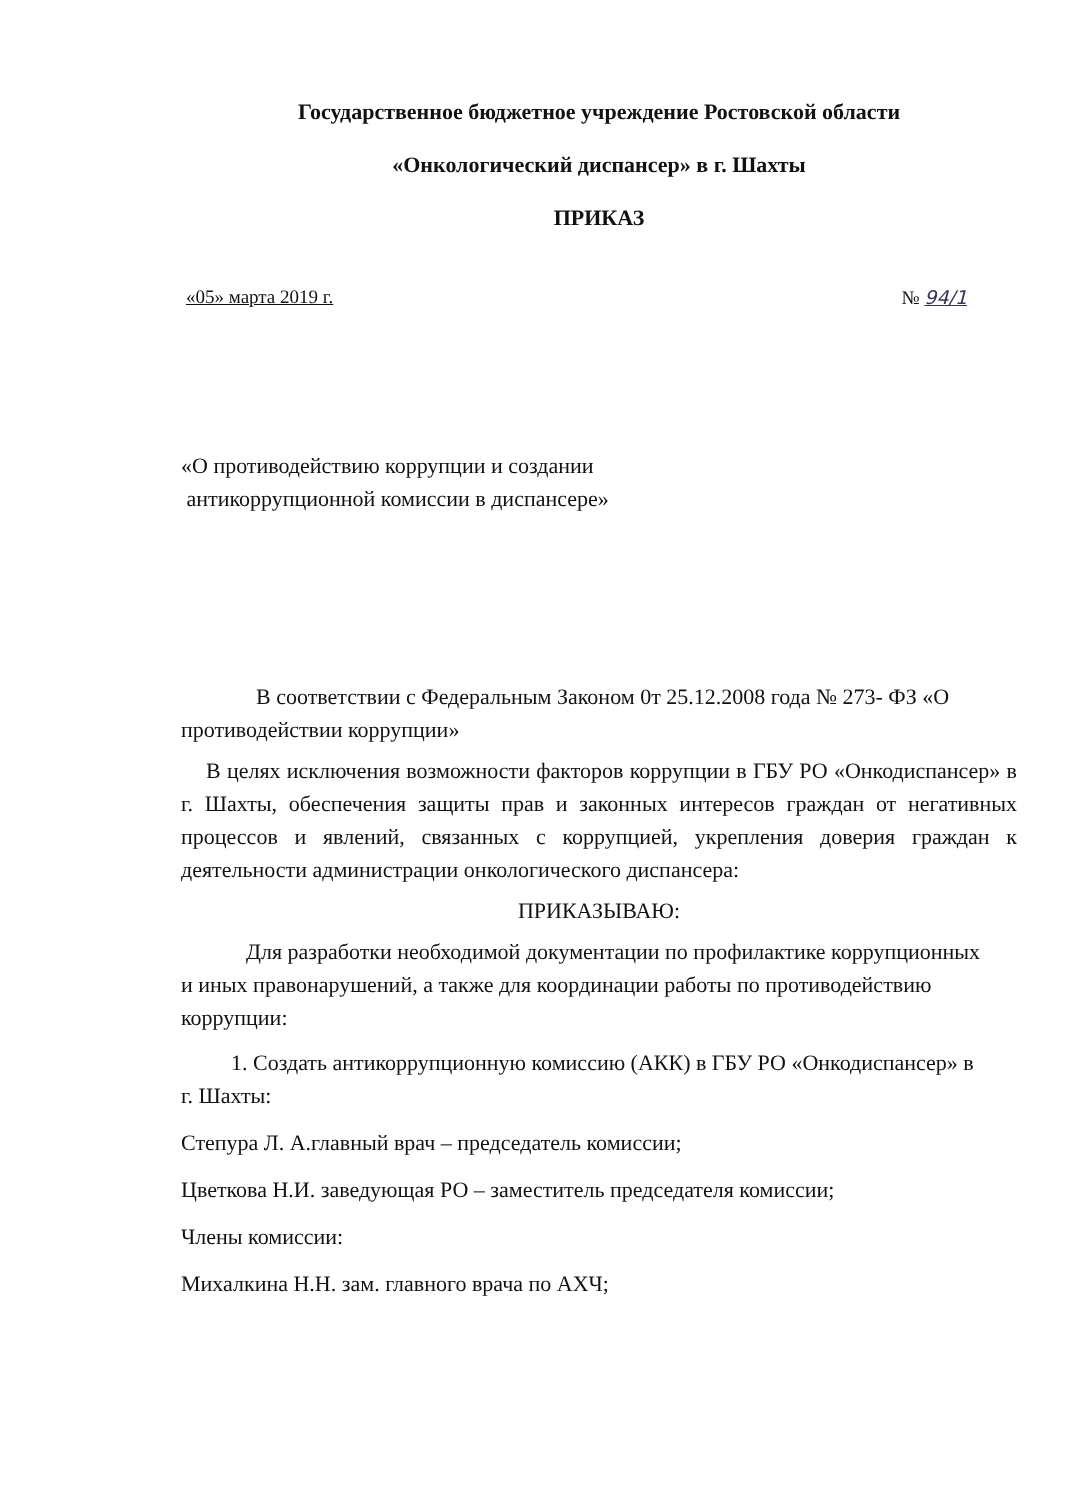Государственное бюджетное учреждение Ростовской области
«Онкологический диспансер» в г. Шахты
ПРИКАЗ
«05» марта 2019 г. № 94/1
«О противодействию коррупции и создании
антикоррупционной комиссии в диспансере»
В соответствии с Федеральным Законом 0т 25.12.2008 года № 273- ФЗ «О противодействии коррупции»
В целях исключения возможности факторов коррупции в ГБУ РО «Онкодиспансер» в г. Шахты, обеспечения защиты прав и законных интересов граждан от негативных процессов и явлений, связанных с коррупцией, укрепления доверия граждан к деятельности администрации онкологического диспансера:
ПРИКАЗЫВАЮ:
Для разработки необходимой документации по профилактике коррупционных и иных правонарушений, а также для координации работы по противодействию коррупции:
1. Создать антикоррупционную комиссию (АКК) в ГБУ РО «Онкодиспансер» в г. Шахты:
Степура Л. А.главный врач – председатель комиссии;
Цветкова Н.И. заведующая РО – заместитель председателя комиссии;
Члены комиссии:
Михалкина Н.Н. зам. главного врача по АХЧ;